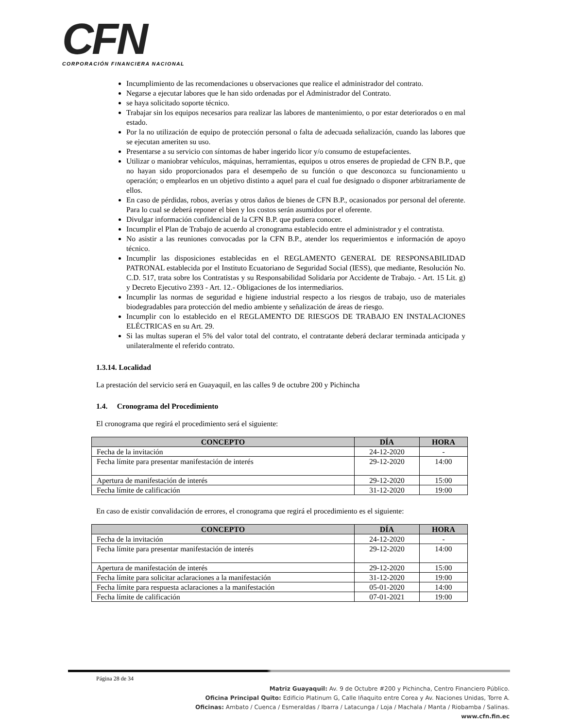CFN
CORPORACIÓN FINANCIERA NACIONAL
Incumplimiento de las recomendaciones u observaciones que realice el administrador del contrato.
Negarse a ejecutar labores que le han sido ordenadas por el Administrador del Contrato.
se haya solicitado soporte técnico.
Trabajar sin los equipos necesarios para realizar las labores de mantenimiento, o por estar deteriorados o en mal estado.
Por la no utilización de equipo de protección personal o falta de adecuada señalización, cuando las labores que se ejecutan ameriten su uso.
Presentarse a su servicio con síntomas de haber ingerido licor y/o consumo de estupefacientes.
Utilizar o maniobrar vehículos, máquinas, herramientas, equipos u otros enseres de propiedad de CFN B.P., que no hayan sido proporcionados para el desempeño de su función o que desconozca su funcionamiento u operación; o emplearlos en un objetivo distinto a aquel para el cual fue designado o disponer arbitrariamente de ellos.
En caso de pérdidas, robos, averías y otros daños de bienes de CFN B.P., ocasionados por personal del oferente. Para lo cual se deberá reponer el bien y los costos serán asumidos por el oferente.
Divulgar información confidencial de la CFN B.P. que pudiera conocer.
Incumplir el Plan de Trabajo de acuerdo al cronograma establecido entre el administrador y el contratista.
No asistir a las reuniones convocadas por la CFN B.P., atender los requerimientos e información de apoyo técnico.
Incumplir las disposiciones establecidas en el REGLAMENTO GENERAL DE RESPONSABILIDAD PATRONAL establecida por el Instituto Ecuatoriano de Seguridad Social (IESS), que mediante, Resolución No. C.D. 517, trata sobre los Contratistas y su Responsabilidad Solidaria por Accidente de Trabajo. - Art. 15 Lit. g) y Decreto Ejecutivo 2393 - Art. 12.- Obligaciones de los intermediarios.
Incumplir las normas de seguridad e higiene industrial respecto a los riesgos de trabajo, uso de materiales biodegradables para protección del medio ambiente y señalización de áreas de riesgo.
Incumplir con lo establecido en el REGLAMENTO DE RIESGOS DE TRABAJO EN INSTALACIONES ELÉCTRICAS en su Art. 29.
Si las multas superan el 5% del valor total del contrato, el contratante deberá declarar terminada anticipada y unilateralmente el referido contrato.
1.3.14. Localidad
La prestación del servicio será en Guayaquil, en las calles 9 de octubre 200 y Pichincha
1.4. Cronograma del Procedimiento
El cronograma que regirá el procedimiento será el siguiente:
| CONCEPTO | DÍA | HORA |
| --- | --- | --- |
| Fecha de la invitación | 24-12-2020 | - |
| Fecha límite para presentar manifestación de interés | 29-12-2020 | 14:00 |
| Apertura de manifestación de interés | 29-12-2020 | 15:00 |
| Fecha límite de calificación | 31-12-2020 | 19:00 |
En caso de existir convalidación de errores, el cronograma que regirá el procedimiento es el siguiente:
| CONCEPTO | DÍA | HORA |
| --- | --- | --- |
| Fecha de la invitación | 24-12-2020 | - |
| Fecha límite para presentar manifestación de interés | 29-12-2020 | 14:00 |
| Apertura de manifestación de interés | 29-12-2020 | 15:00 |
| Fecha límite para solicitar aclaraciones a la manifestación | 31-12-2020 | 19:00 |
| Fecha límite para respuesta aclaraciones a la manifestación | 05-01-2020 | 14:00 |
| Fecha límite de calificación | 07-01-2021 | 19:00 |
Página 28 de 34
Matriz Guayaquil: Av. 9 de Octubre #200 y Pichincha, Centro Financiero Público.
Oficina Principal Quito: Edificio Platinum G, Calle Iñaquito entre Corea y Av. Naciones Unidas, Torre A.
Oficinas: Ambato / Cuenca / Esmeraldas / Ibarra / Latacunga / Loja / Machala / Manta / Riobamba / Salinas.
www.cfn.fin.ec